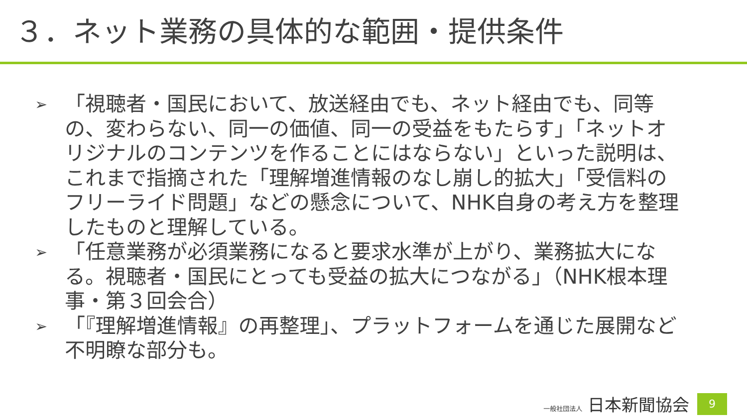３．ネット業務の具体的な範囲・提供条件
➢ 「視聴者・国民において、放送経由でも、ネット経由でも、同等の、変わらない、同一の価値、同一の受益をもたらす」「ネットオリジナルのコンテンツを作ることにはならない」といった説明は、これまで指摘された「理解増進情報のなし崩し的拡大」「受信料のフリーライド問題」などの懸念について、NHK自身の考え方を整理したものと理解している。
➢ 「任意業務が必須業務になると要求水準が上がり、業務拡大になる。視聴者・国民にとっても受益の拡大につながる」（NHK根本理事・第３回会合）
➢ 「『理解増進情報』の再整理」、プラットフォームを通じた展開など不明瞭な部分も。
一般社団法人 日本新聞協会 9